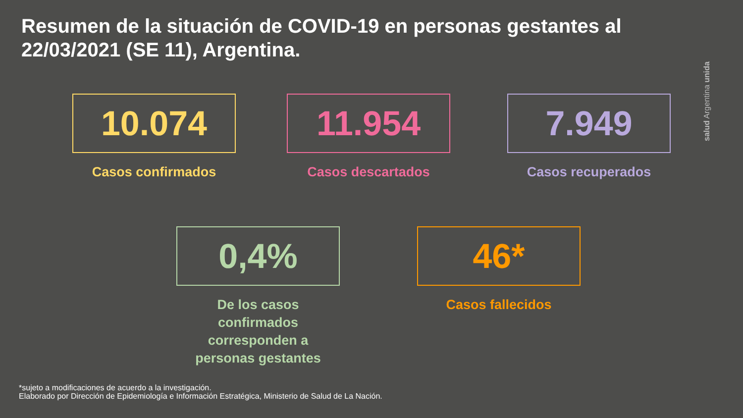Resumen de la situación de COVID-19 en personas gestantes al 22/03/2021 (SE 11), Argentina.
10.074
Casos confirmados
11.954
Casos descartados
7.949
Casos recuperados
0,4%
De los casos confirmados corresponden a personas gestantes
46*
Casos fallecidos
salud Argentina unida
*sujeto a modificaciones de acuerdo a la investigación.
Elaborado por Dirección de Epidemiología e Información Estratégica, Ministerio de Salud de La Nación.